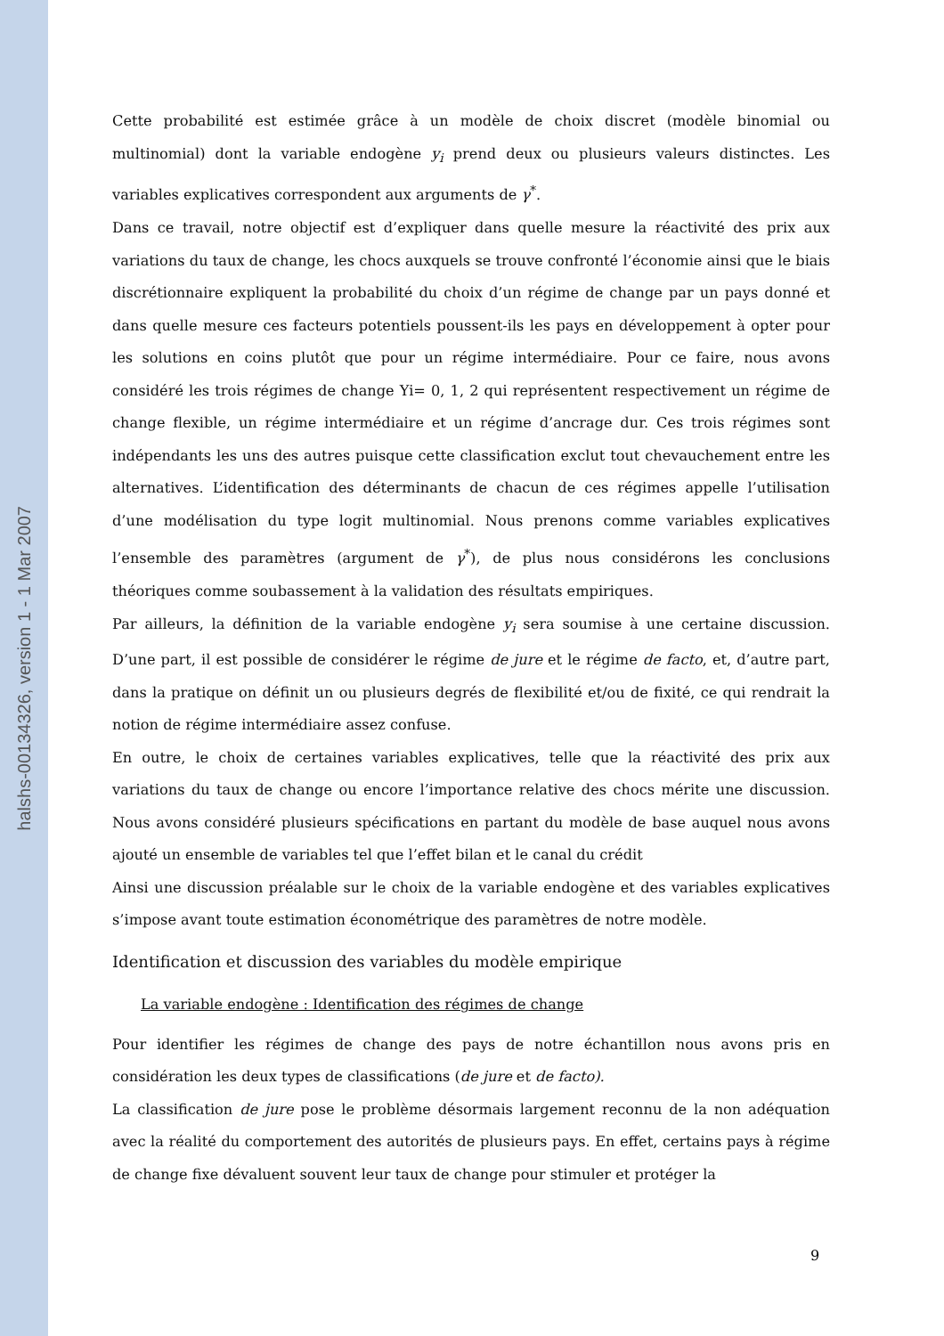halshs-00134326, version 1 - 1 Mar 2007
Cette probabilité est estimée grâce à un modèle de choix discret (modèle binomial ou multinomial) dont la variable endogène y<sub>i</sub> prend deux ou plusieurs valeurs distinctes. Les variables explicatives correspondent aux arguments de γ<sup>*</sup>.
Dans ce travail, notre objectif est d’expliquer dans quelle mesure la réactivité des prix aux variations du taux de change, les chocs auxquels se trouve confronté l’économie ainsi que le biais discrétionnaire expliquent la probabilité du choix d’un régime de change par un pays donné et dans quelle mesure ces facteurs potentiels poussent-ils les pays en développement à opter pour les solutions en coins plutôt que pour un régime intermédiaire. Pour ce faire, nous avons considéré les trois régimes de change Yi= 0, 1, 2 qui représentent respectivement un régime de change flexible, un régime intermédiaire et un régime d’ancrage dur. Ces trois régimes sont indépendants les uns des autres puisque cette classification exclut tout chevauchement entre les alternatives. L’identification des déterminants de chacun de ces régimes appelle l’utilisation d’une modélisation du type logit multinomial. Nous prenons comme variables explicatives l’ensemble des paramètres (argument de γ<sup>*</sup>), de plus nous considérons les conclusions théoriques comme soubassement à la validation des résultats empiriques.
Par ailleurs, la définition de la variable endogène y<sub>i</sub> sera soumise à une certaine discussion. D’une part, il est possible de considérer le régime de jure et le régime de facto, et, d’autre part, dans la pratique on définit un ou plusieurs degrés de flexibilité et/ou de fixité, ce qui rendrait la notion de régime intermédiaire assez confuse.
En outre, le choix de certaines variables explicatives, telle que la réactivité des prix aux variations du taux de change ou encore l’importance relative des chocs mérite une discussion. Nous avons considéré plusieurs spécifications en partant du modèle de base auquel nous avons ajouté un ensemble de variables tel que l’effet bilan et le canal du crédit
Ainsi une discussion préalable sur le choix de la variable endogène et des variables explicatives s’impose avant toute estimation économétrique des paramètres de notre modèle.
Identification et discussion des variables du modèle empirique
La variable endogène : Identification des régimes de change
Pour identifier les régimes de change des pays de notre échantillon nous avons pris en considération les deux types de classifications (de jure et de facto).
La classification de jure pose le problème désormais largement reconnu de la non adéquation avec la réalité du comportement des autorités de plusieurs pays. En effet, certains pays à régime de change fixe dévaluent souvent leur taux de change pour stimuler et protéger la
9